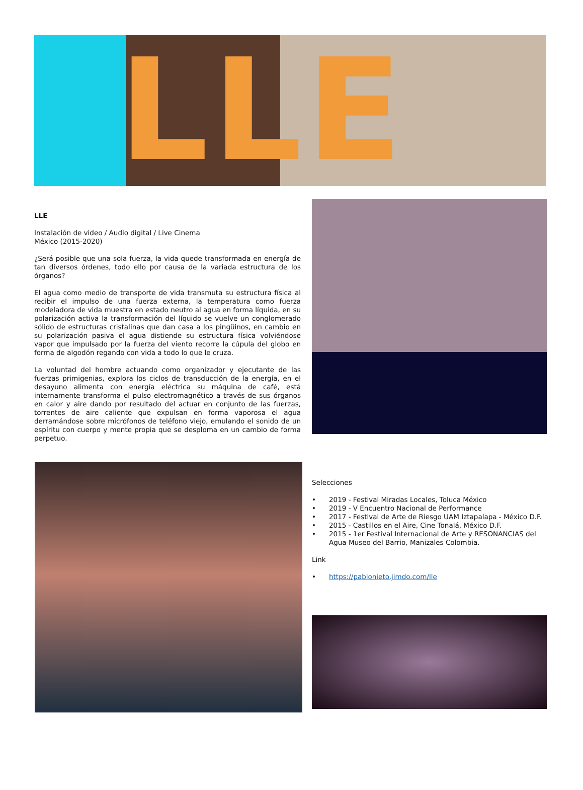LLE
LLE
Instalación de video / Audio digital / Live Cinema
México (2015-2020)
¿Será posible que una sola fuerza, la vida quede transformada en energía de tan diversos órdenes, todo ello por causa de la variada estructura de los órganos?
El agua como medio de transporte de vida transmuta su estructura física al recibir el impulso de una fuerza externa, la temperatura como fuerza modeladora de vida muestra en estado neutro al agua en forma líquida, en su polarización activa la transformación del líquido se vuelve un conglomerado sólido de estructuras cristalinas que dan casa a los pingüinos, en cambio en su polarización pasiva el agua distiende su estructura física volviéndose vapor que impulsado por la fuerza del viento recorre la cúpula del globo en forma de algodón regando con vida a todo lo que le cruza.
La voluntad del hombre actuando como organizador y ejecutante de las fuerzas primigenias, explora los ciclos de transducción de la energía, en el desayuno alimenta con energía eléctrica su máquina de café, está internamente transforma el pulso electromagnético a través de sus órganos en calor y aire dando por resultado del actuar en conjunto de las fuerzas, torrentes de aire caliente que expulsan en forma vaporosa el agua derramándose sobre micrófonos de teléfono viejo, emulando el sonido de un espíritu con cuerpo y mente propia que se desploma en un cambio de forma perpetuo.
Selecciones
• 2019 - Festival Miradas Locales, Toluca México
• 2019 - V Encuentro Nacional de Performance
• 2017 - Festival de Arte de Riesgo UAM Iztapalapa - México D.F.
• 2015 - Castillos en el Aire, Cine Tonalá, México D.F.
• 2015 - 1er Festival Internacional de Arte y RESONANCIAS del Agua Museo del Barrio, Manizales Colombia.
Link
• https://pablonieto.jimdo.com/lle